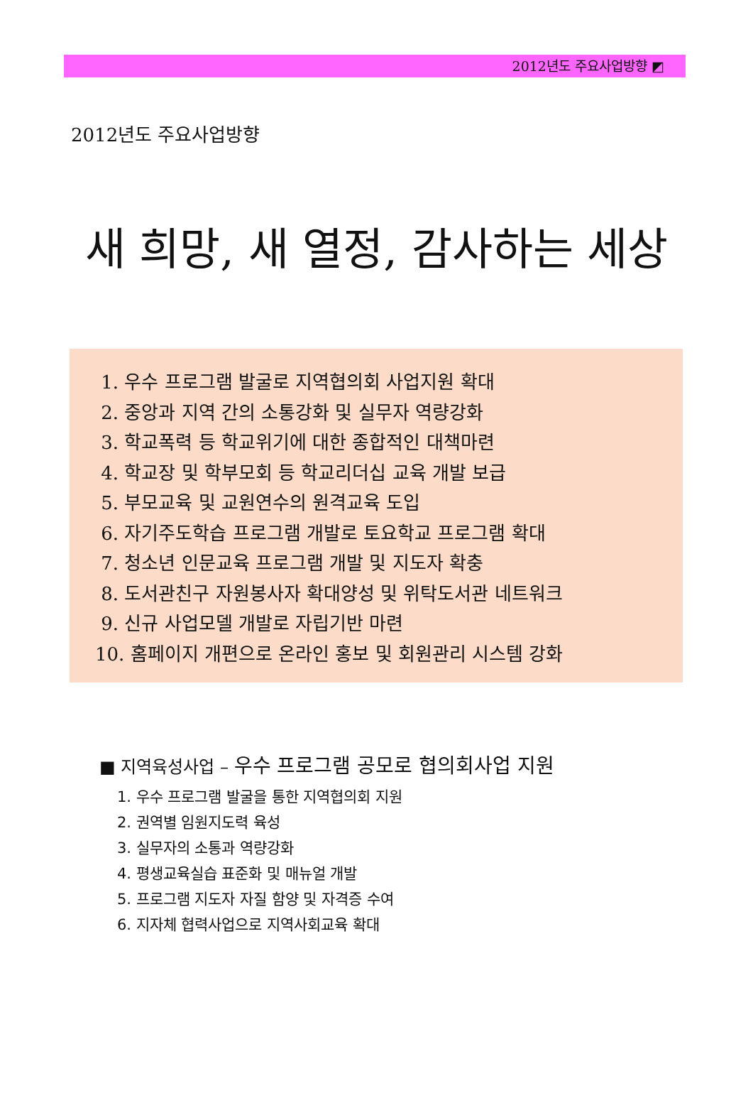2012년도 주요사업방향 ◩
2012년도 주요사업방향
새 희망, 새 열정, 감사하는 세상
1. 우수 프로그램 발굴로 지역협의회 사업지원 확대
2. 중앙과 지역 간의 소통강화 및 실무자 역량강화
3. 학교폭력 등 학교위기에 대한 종합적인 대책마련
4. 학교장 및 학부모회 등 학교리더십 교육 개발 보급
5. 부모교육 및 교원연수의 원격교육 도입
6. 자기주도학습 프로그램 개발로 토요학교 프로그램 확대
7. 청소년 인문교육 프로그램 개발 및 지도자 확충
8. 도서관친구 자원봉사자 확대양성 및 위탁도서관 네트워크
9. 신규 사업모델 개발로 자립기반 마련
10. 홈페이지 개편으로 온라인 홍보 및 회원관리 시스템 강화
■ 지역육성사업 – 우수 프로그램 공모로 협의회사업 지원
1. 우수 프로그램 발굴을 통한 지역협의회 지원
2. 권역별 임원지도력 육성
3. 실무자의 소통과 역량강화
4. 평생교육실습 표준화 및 매뉴얼 개발
5. 프로그램 지도자 자질 함양 및 자격증 수여
6. 지자체 협력사업으로 지역사회교육 확대